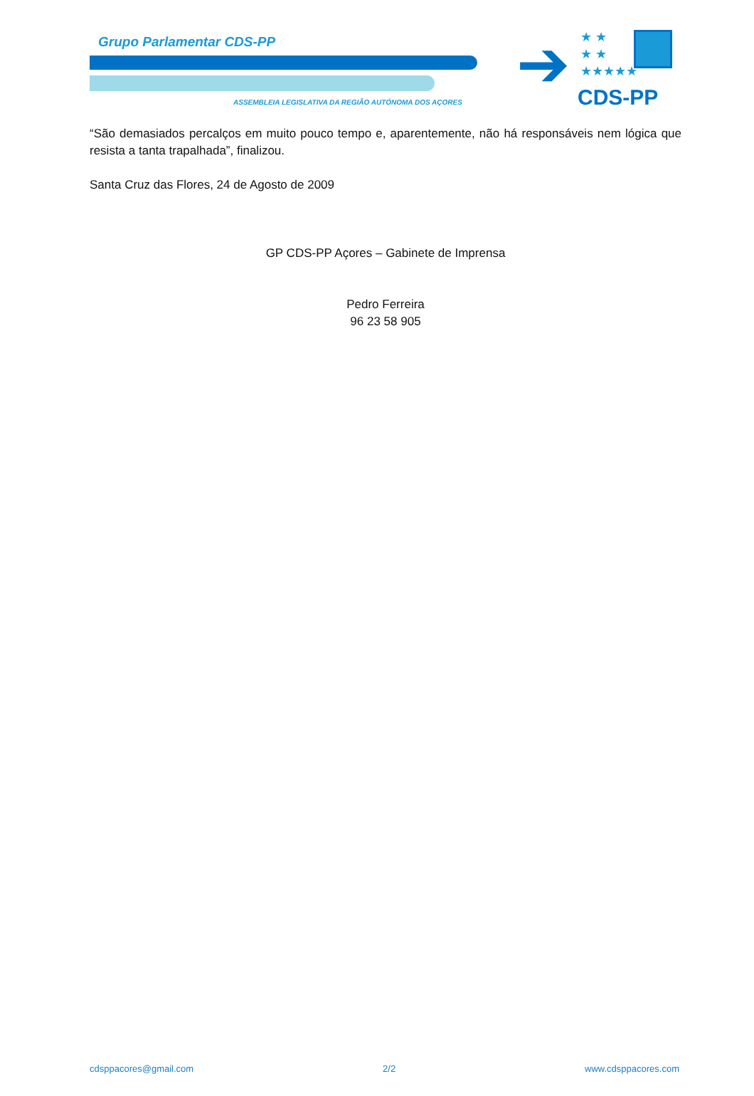Grupo Parlamentar CDS-PP ➔
★ ★
★ ★
★★★★★
ASSEMBLEIA LEGISLATIVA DA REGIÃO AUTÓNOMA DOS AÇORES
CDS-PP
“São demasiados percalços em muito pouco tempo e, aparentemente, não há responsáveis nem lógica que resista a tanta trapalhada”, finalizou.
Santa Cruz das Flores, 24 de Agosto de 2009
GP CDS-PP Açores – Gabinete de Imprensa
Pedro Ferreira
96 23 58 905
cdsppacores@gmail.com 2/2 www.cdsppacores.com